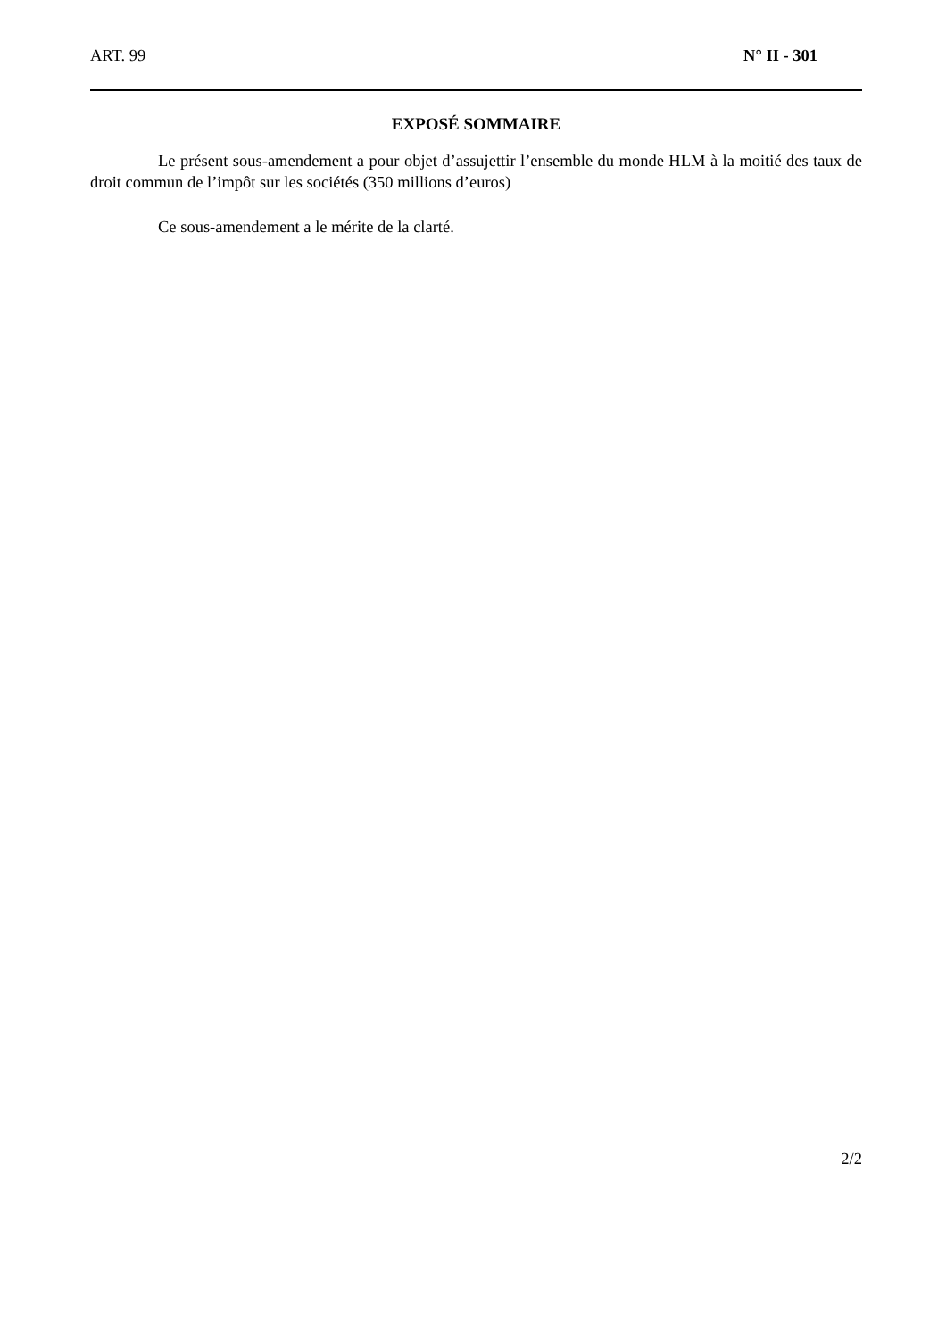ART. 99 N° II - 301
EXPOSÉ SOMMAIRE
Le présent sous-amendement a pour objet d’assujettir l’ensemble du monde HLM à la moitié des taux de droit commun de l’impôt sur les sociétés (350 millions d’euros)
Ce sous-amendement a le mérite de la clarté.
2/2